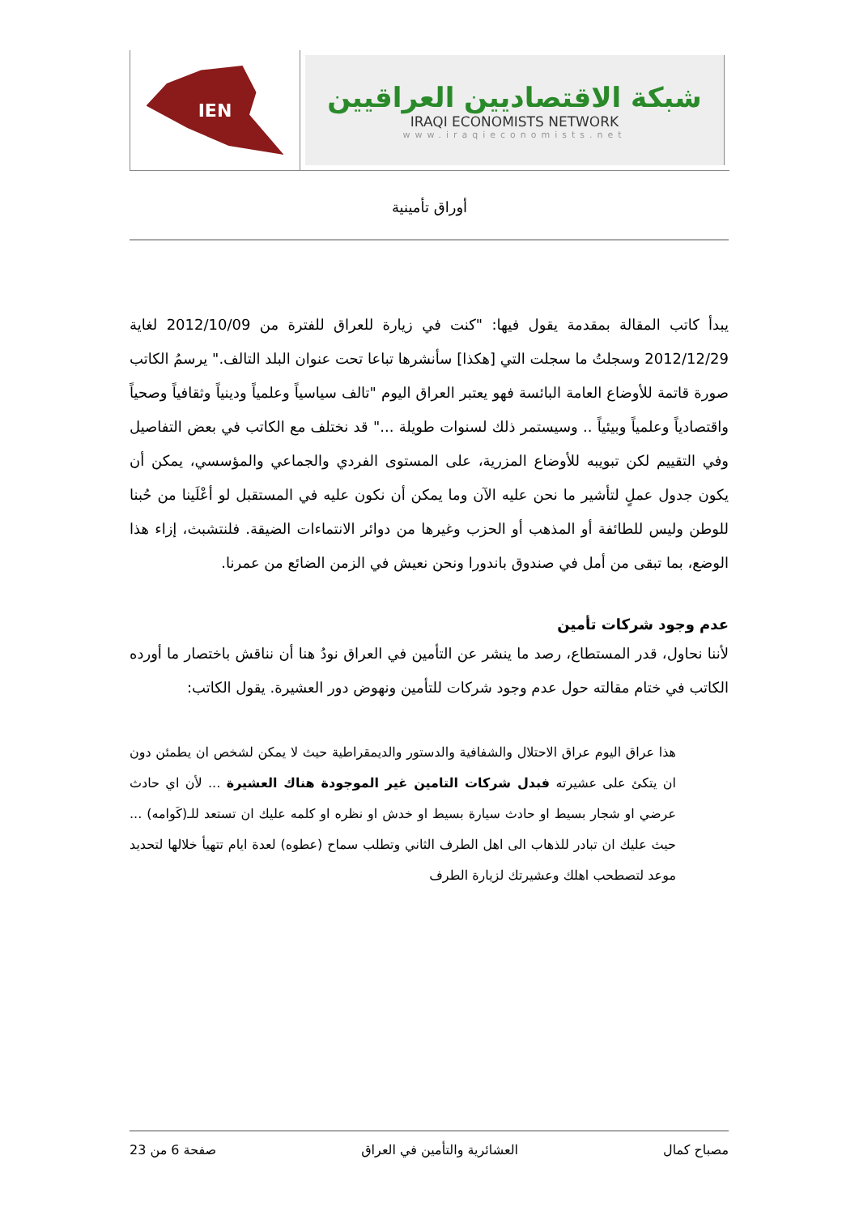IEN
شبكة الاقتصاديين العراقيين
IRAQI ECONOMISTS NETWORK
www.iraqieconomists.net
أوراق تأمينية
يبدأ كاتب المقالة بمقدمة يقول فيها: "كنت في زيارة للعراق للفترة من 2012/10/09 لغاية 2012/12/29 وسجلتُ ما سجلت التي [هكذا] سأنشرها تباعا تحت عنوان البلد التالف." يرسمُ الكاتب صورة قاتمة للأوضاع العامة البائسة فهو يعتبر العراق اليوم "تالف سياسياً وعلمياً ودينياً وثقافياً وصحياً واقتصادياً وعلمياً وبيئياً .. وسيستمر ذلك لسنوات طويلة ..." قد نختلف مع الكاتب في بعض التفاصيل وفي التقييم لكن تبويبه للأوضاع المزرية، على المستوى الفردي والجماعي والمؤسسي، يمكن أن يكون جدول عملٍ لتأشير ما نحن عليه الآن وما يمكن أن نكون عليه في المستقبل لو أعْلَينا من حُبنا للوطن وليس للطائفة أو المذهب أو الحزب وغيرها من دوائر الانتماءات الضيقة. فلنتشبث، إزاء هذا الوضع، بما تبقى من أمل في صندوق باندورا ونحن نعيش في الزمن الضائع من عمرنا.
عدم وجود شركات تأمين
لأننا نحاول، قدر المستطاع، رصد ما ينشر عن التأمين في العراق نودُ هنا أن نناقش باختصار ما أورده الكاتب في ختام مقالته حول عدم وجود شركات للتأمين ونهوض دور العشيرة. يقول الكاتب:
هذا عراق اليوم عراق الاحتلال والشفافية والدستور والديمقراطية حيث لا يمكن لشخص ان يطمئن دون ان يتكئ على عشيرته فبدل شركات التامين غير الموجودة هناك العشيرة ... لأن اي حادث عرضي او شجار بسيط او حادث سيارة بسيط او خدش او نظره او كلمه عليك ان تستعد للـ(كَوامه) ... حيث عليك ان تبادر للذهاب الى اهل الطرف الثاني وتطلب سماح (عطوه) لعدة ايام تتهيأ خلالها لتحديد موعد لتصطحب اهلك وعشيرتك لزيارة الطرف
مصباح كمال العشائرية والتأمين في العراق صفحة 6 من 23